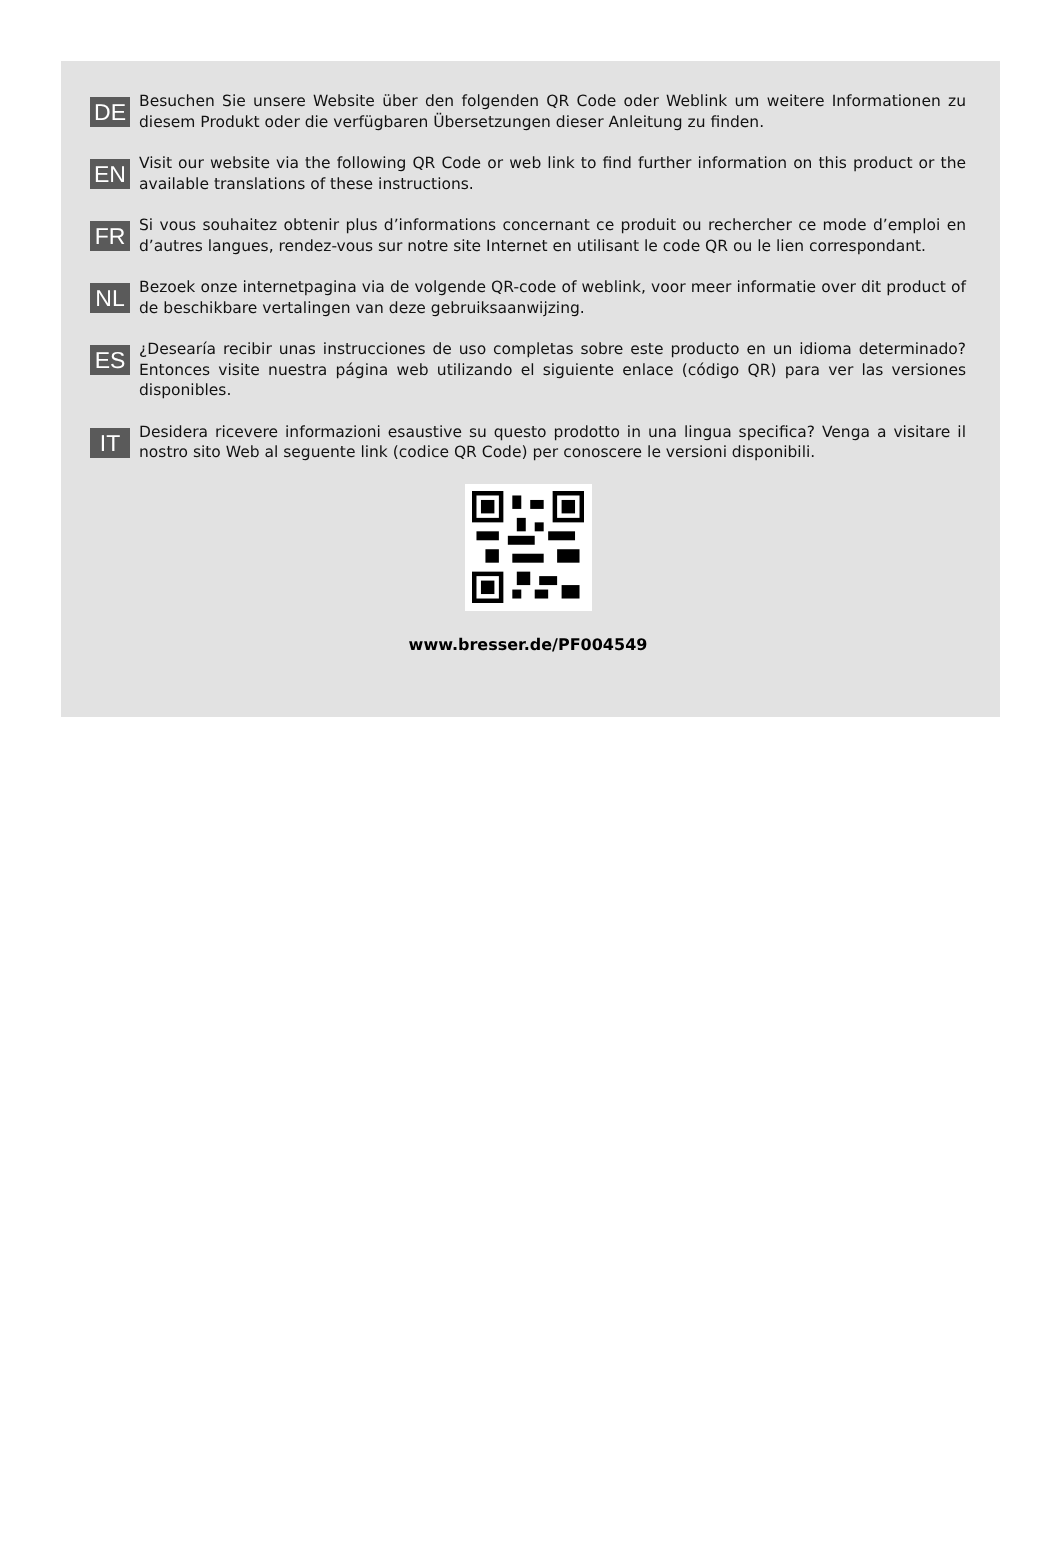DE
Besuchen Sie unsere Website über den folgenden QR Code oder Weblink um weitere Informationen zu diesem Produkt oder die verfügbaren Übersetzungen dieser Anleitung zu finden.
EN
Visit our website via the following QR Code or web link to find further information on this product or the available translations of these instructions.
FR
Si vous souhaitez obtenir plus d’informations concernant ce produit ou rechercher ce mode d’emploi en d’autres langues, rendez-vous sur notre site Internet en utilisant le code QR ou le lien correspondant.
NL
Bezoek onze internetpagina via de volgende QR-code of weblink, voor meer informatie over dit product of de beschikbare vertalingen van deze gebruiksaanwijzing.
ES
¿Desearía recibir unas instrucciones de uso completas sobre este producto en un idioma determinado? Entonces visite nuestra página web utilizando el siguiente enlace (código QR) para ver las versiones disponibles.
IT
Desidera ricevere informazioni esaustive su questo prodotto in una lingua specifica? Venga a visitare il nostro sito Web al seguente link (codice QR Code) per conoscere le versioni disponibili.
www.bresser.de/PF004549